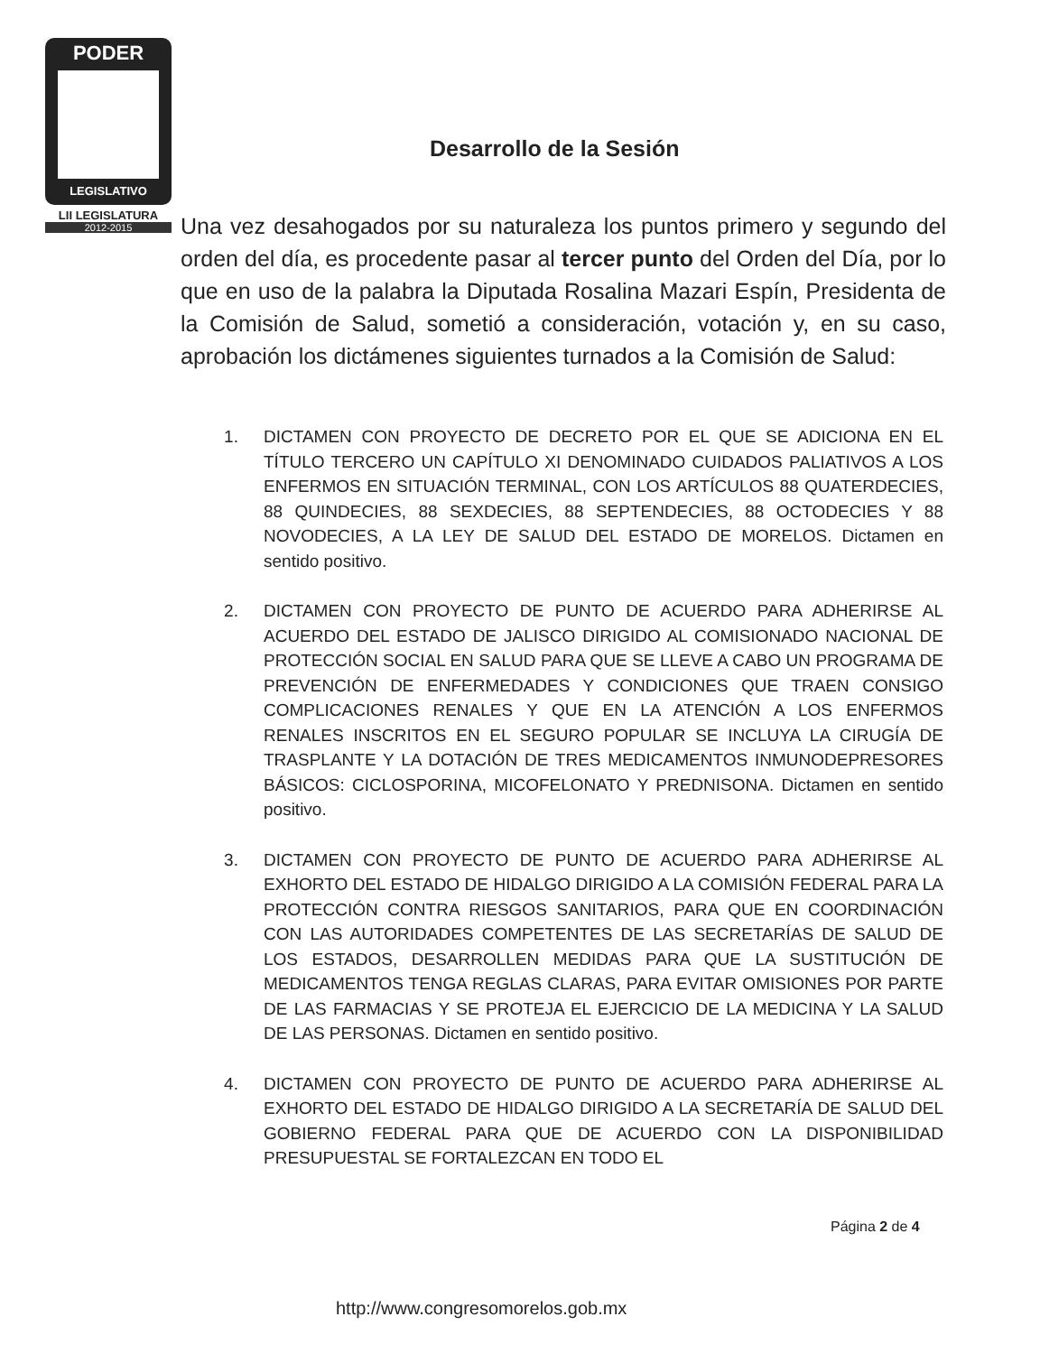PODER
LEGISLATIVO
LII LEGISLATURA
2012-2015
Desarrollo de la Sesión
Una vez desahogados por su naturaleza los puntos primero y segundo del orden del día, es procedente pasar al tercer punto del Orden del Día, por lo que en uso de la palabra la Diputada Rosalina Mazari Espín, Presidenta de la Comisión de Salud, sometió a consideración, votación y, en su caso, aprobación los dictámenes siguientes turnados a la Comisión de Salud:
1. DICTAMEN CON PROYECTO DE DECRETO POR EL QUE SE ADICIONA EN EL TÍTULO TERCERO UN CAPÍTULO XI DENOMINADO CUIDADOS PALIATIVOS A LOS ENFERMOS EN SITUACIÓN TERMINAL, CON LOS ARTÍCULOS 88 QUATERDECIES, 88 QUINDECIES, 88 SEXDECIES, 88 SEPTENDECIES, 88 OCTODECIES Y 88 NOVODECIES, A LA LEY DE SALUD DEL ESTADO DE MORELOS. Dictamen en sentido positivo.
2. DICTAMEN CON PROYECTO DE PUNTO DE ACUERDO PARA ADHERIRSE AL ACUERDO DEL ESTADO DE JALISCO DIRIGIDO AL COMISIONADO NACIONAL DE PROTECCIÓN SOCIAL EN SALUD PARA QUE SE LLEVE A CABO UN PROGRAMA DE PREVENCIÓN DE ENFERMEDADES Y CONDICIONES QUE TRAEN CONSIGO COMPLICACIONES RENALES Y QUE EN LA ATENCIÓN A LOS ENFERMOS RENALES INSCRITOS EN EL SEGURO POPULAR SE INCLUYA LA CIRUGÍA DE TRASPLANTE Y LA DOTACIÓN DE TRES MEDICAMENTOS INMUNODEPRESORES BÁSICOS: CICLOSPORINA, MICOFELONATO Y PREDNISONA. Dictamen en sentido positivo.
3. DICTAMEN CON PROYECTO DE PUNTO DE ACUERDO PARA ADHERIRSE AL EXHORTO DEL ESTADO DE HIDALGO DIRIGIDO A LA COMISIÓN FEDERAL PARA LA PROTECCIÓN CONTRA RIESGOS SANITARIOS, PARA QUE EN COORDINACIÓN CON LAS AUTORIDADES COMPETENTES DE LAS SECRETARÍAS DE SALUD DE LOS ESTADOS, DESARROLLEN MEDIDAS PARA QUE LA SUSTITUCIÓN DE MEDICAMENTOS TENGA REGLAS CLARAS, PARA EVITAR OMISIONES POR PARTE DE LAS FARMACIAS Y SE PROTEJA EL EJERCICIO DE LA MEDICINA Y LA SALUD DE LAS PERSONAS. Dictamen en sentido positivo.
4. DICTAMEN CON PROYECTO DE PUNTO DE ACUERDO PARA ADHERIRSE AL EXHORTO DEL ESTADO DE HIDALGO DIRIGIDO A LA SECRETARÍA DE SALUD DEL GOBIERNO FEDERAL PARA QUE DE ACUERDO CON LA DISPONIBILIDAD PRESUPUESTAL SE FORTALEZCAN EN TODO EL
Página 2 de 4
http://www.congresomorelos.gob.mx